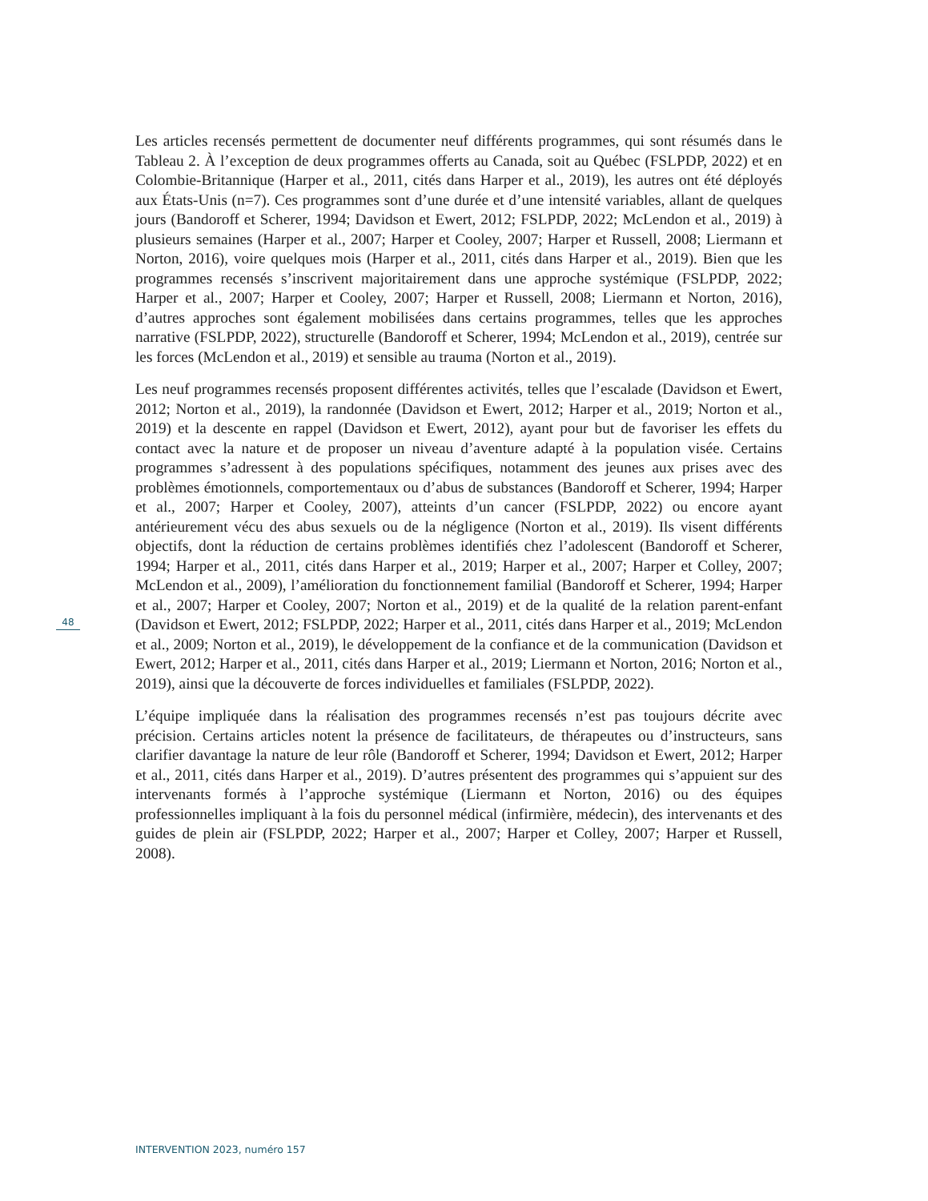Les articles recensés permettent de documenter neuf différents programmes, qui sont résumés dans le Tableau 2. À l’exception de deux programmes offerts au Canada, soit au Québec (FSLPDP, 2022) et en Colombie-Britannique (Harper et al., 2011, cités dans Harper et al., 2019), les autres ont été déployés aux États-Unis (n=7). Ces programmes sont d’une durée et d’une intensité variables, allant de quelques jours (Bandoroff et Scherer, 1994; Davidson et Ewert, 2012; FSLPDP, 2022; McLendon et al., 2019) à plusieurs semaines (Harper et al., 2007; Harper et Cooley, 2007; Harper et Russell, 2008; Liermann et Norton, 2016), voire quelques mois (Harper et al., 2011, cités dans Harper et al., 2019). Bien que les programmes recensés s’inscrivent majoritairement dans une approche systémique (FSLPDP, 2022; Harper et al., 2007; Harper et Cooley, 2007; Harper et Russell, 2008; Liermann et Norton, 2016), d’autres approches sont également mobilisées dans certains programmes, telles que les approches narrative (FSLPDP, 2022), structurelle (Bandoroff et Scherer, 1994; McLendon et al., 2019), centrée sur les forces (McLendon et al., 2019) et sensible au trauma (Norton et al., 2019).
Les neuf programmes recensés proposent différentes activités, telles que l’escalade (Davidson et Ewert, 2012; Norton et al., 2019), la randonnée (Davidson et Ewert, 2012; Harper et al., 2019; Norton et al., 2019) et la descente en rappel (Davidson et Ewert, 2012), ayant pour but de favoriser les effets du contact avec la nature et de proposer un niveau d’aventure adapté à la population visée. Certains programmes s’adressent à des populations spécifiques, notamment des jeunes aux prises avec des problèmes émotionnels, comportementaux ou d’abus de substances (Bandoroff et Scherer, 1994; Harper et al., 2007; Harper et Cooley, 2007), atteints d’un cancer (FSLPDP, 2022) ou encore ayant antérieurement vécu des abus sexuels ou de la négligence (Norton et al., 2019). Ils visent différents objectifs, dont la réduction de certains problèmes identifiés chez l’adolescent (Bandoroff et Scherer, 1994; Harper et al., 2011, cités dans Harper et al., 2019; Harper et al., 2007; Harper et Colley, 2007; McLendon et al., 2009), l’amélioration du fonctionnement familial (Bandoroff et Scherer, 1994; Harper et al., 2007; Harper et Cooley, 2007; Norton et al., 2019) et de la qualité de la relation parent-enfant (Davidson et Ewert, 2012; FSLPDP, 2022; Harper et al., 2011, cités dans Harper et al., 2019; McLendon et al., 2009; Norton et al., 2019), le développement de la confiance et de la communication (Davidson et Ewert, 2012; Harper et al., 2011, cités dans Harper et al., 2019; Liermann et Norton, 2016; Norton et al., 2019), ainsi que la découverte de forces individuelles et familiales (FSLPDP, 2022).
L’équipe impliquée dans la réalisation des programmes recensés n’est pas toujours décrite avec précision. Certains articles notent la présence de facilitateurs, de thérapeutes ou d’instructeurs, sans clarifier davantage la nature de leur rôle (Bandoroff et Scherer, 1994; Davidson et Ewert, 2012; Harper et al., 2011, cités dans Harper et al., 2019). D’autres présentent des programmes qui s’appuient sur des intervenants formés à l’approche systémique (Liermann et Norton, 2016) ou des équipes professionnelles impliquant à la fois du personnel médical (infirmière, médecin), des intervenants et des guides de plein air (FSLPDP, 2022; Harper et al., 2007; Harper et Colley, 2007; Harper et Russell, 2008).
48
INTERVENTION 2023, numéro 157